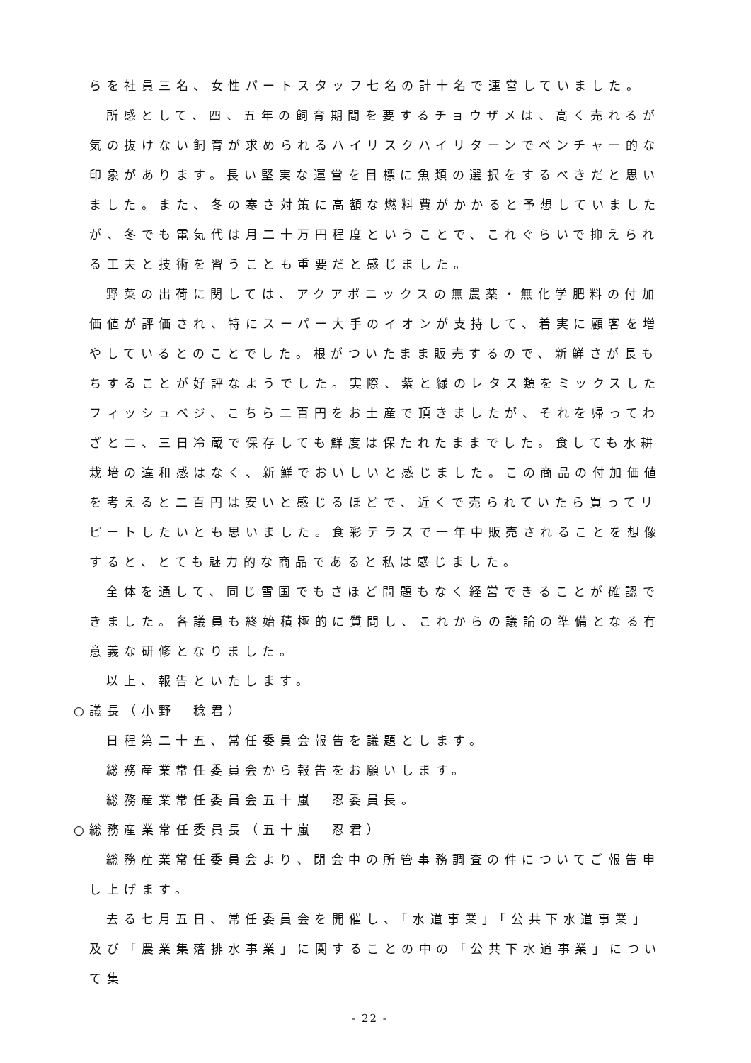らを社員三名、女性パートスタッフ七名の計十名で運営していました。
所感として、四、五年の飼育期間を要するチョウザメは、高く売れるが気の抜けない飼育が求められるハイリスクハイリターンでベンチャー的な印象があります。長い堅実な運営を目標に魚類の選択をするべきだと思いました。また、冬の寒さ対策に高額な燃料費がかかると予想していましたが、冬でも電気代は月二十万円程度ということで、これぐらいで抑えられる工夫と技術を習うことも重要だと感じました。
野菜の出荷に関しては、アクアポニックスの無農薬・無化学肥料の付加価値が評価され、特にスーパー大手のイオンが支持して、着実に顧客を増やしているとのことでした。根がついたまま販売するので、新鮮さが長もちすることが好評なようでした。実際、紫と緑のレタス類をミックスしたフィッシュベジ、こちら二百円をお土産で頂きましたが、それを帰ってわざと二、三日冷蔵で保存しても鮮度は保たれたままでした。食しても水耕栽培の違和感はなく、新鮮でおいしいと感じました。この商品の付加価値を考えると二百円は安いと感じるほどで、近くで売られていたら買ってリピートしたいとも思いました。食彩テラスで一年中販売されることを想像すると、とても魅力的な商品であると私は感じました。
全体を通して、同じ雪国でもさほど問題もなく経営できることが確認できました。各議員も終始積極的に質問し、これからの議論の準備となる有意義な研修となりました。
以上、報告といたします。
○議長（小野　稔君）
日程第二十五、常任委員会報告を議題とします。
総務産業常任委員会から報告をお願いします。
総務産業常任委員会五十嵐　忍委員長。
○総務産業常任委員長（五十嵐　忍君）
総務産業常任委員会より、閉会中の所管事務調査の件についてご報告申し上げます。
去る七月五日、常任委員会を開催し、「水道事業」「公共下水道事業」及び「農業集落排水事業」に関することの中の「公共下水道事業」について集
- 22 -